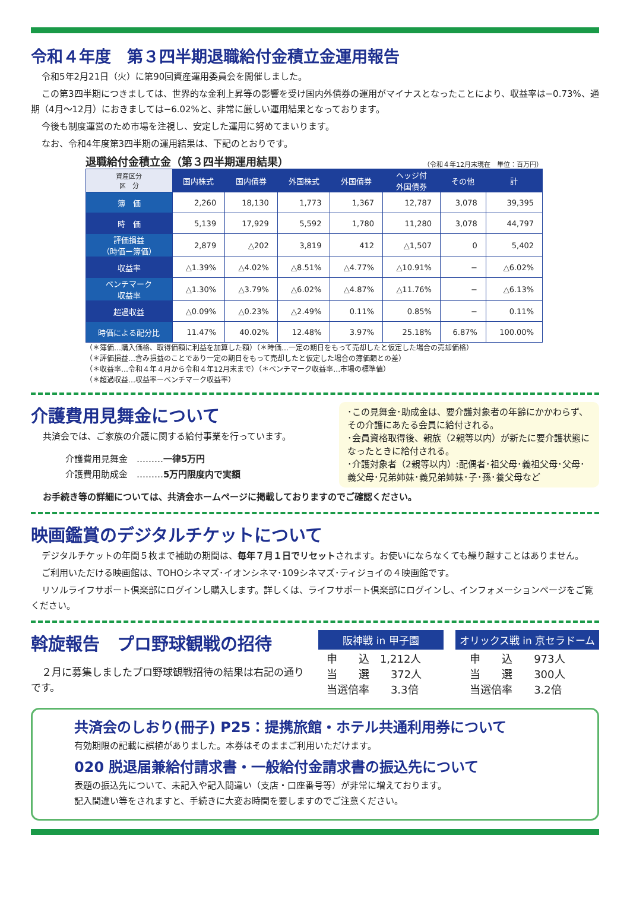令和４年度　第３四半期退職給付金積立金運用報告
令和5年2月21日（火）に第90回資産運用委員会を開催しました。
この第3四半期につきましては、世界的な金利上昇等の影響を受け国内外債券の運用がマイナスとなったことにより、収益率は−0.73%、通期（4月〜12月）におきましては−6.02%と、非常に厳しい運用結果となっております。
今後も制度運営のため市場を注視し、安定した運用に努めてまいります。
なお、令和4年度第3四半期の運用結果は、下記のとおりです。
退職給付金積立金（第３四半期運用結果） （令和４年12月末現在　単位：百万円）
| 資産区分 区 分 | 国内株式 | 国内債券 | 外国株式 | 外国債券 | ヘッジ付 外国債券 | その他 | 計 |
| --- | --- | --- | --- | --- | --- | --- | --- |
| 簿 価 | 2,260 | 18,130 | 1,773 | 1,367 | 12,787 | 3,078 | 39,395 |
| 時 価 | 5,139 | 17,929 | 5,592 | 1,780 | 11,280 | 3,078 | 44,797 |
| 評価損益 （時価ー簿価） | 2,879 | △202 | 3,819 | 412 | △1,507 | 0 | 5,402 |
| 収益率 | △1.39% | △4.02% | △8.51% | △4.77% | △10.91% | − | △6.02% |
| ベンチマーク 収益率 | △1.30% | △3.79% | △6.02% | △4.87% | △11.76% | − | △6.13% |
| 超過収益 | △0.09% | △0.23% | △2.49% | 0.11% | 0.85% | − | 0.11% |
| 時価による配分比 | 11.47% | 40.02% | 12.48% | 3.97% | 25.18% | 6.87% | 100.00% |
（＊簿価…購入価格、取得価額に利益を加算した額）（＊時価…一定の期日をもって売却したと仮定した場合の売却価格）
（＊評価損益…含み損益のことであり一定の期日をもって売却したと仮定した場合の簿価額との差）
（＊収益率…令和４年４月から令和４年12月末まで）（＊ベンチマーク収益率…市場の標準値）
（＊超過収益…収益率ーベンチマーク収益率）
介護費用見舞金について
共済会では、ご家族の介護に関する給付事業を行っています。
介護費用見舞金　………一律5万円
介護費用助成金　………5万円限度内で実額
･この見舞金･助成金は、要介護対象者の年齢にかかわらず、その介護にあたる会員に給付される。
･会員資格取得後、親族（2親等以内）が新たに要介護状態になったときに給付される。
･介護対象者（2親等以内）:配偶者･祖父母･義祖父母･父母･義父母･兄弟姉妹･義兄弟姉妹･子･孫･養父母など
お手続き等の詳細については、共済会ホームページに掲載しておりますのでご確認ください。
映画鑑賞のデジタルチケットについて
デジタルチケットの年間５枚まで補助の期間は、毎年７月１日でリセットされます。お使いにならなくても繰り越すことはありません。
ご利用いただける映画館は、TOHOシネマズ･イオンシネマ･109シネマズ･ティジョイの４映画館です。
リソルライフサポート倶楽部にログインし購入します。詳しくは、ライフサポート倶楽部にログインし、インフォメーションページをご覧ください。
斡旋報告　プロ野球観戦の招待
２月に募集しましたプロ野球観戦招待の結果は右記の通りです。
阪神戦 in 甲子園
申　　込　1,212人
当　　選　　372人
当選倍率　　3.3倍
オリックス戦 in 京セラドーム
申　　込　　973人
当　　選　　300人
当選倍率　　3.2倍
共済会のしおり(冊子) P25：提携旅館・ホテル共通利用券について
有効期限の記載に誤植がありました。本券はそのままご利用いただけます。
020 脱退届兼給付請求書・一般給付金請求書の振込先について
表題の振込先について、未記入や記入間違い（支店・口座番号等）が非常に増えております。
記入間違い等をされますと、手続きに大変お時間を要しますのでご注意ください。